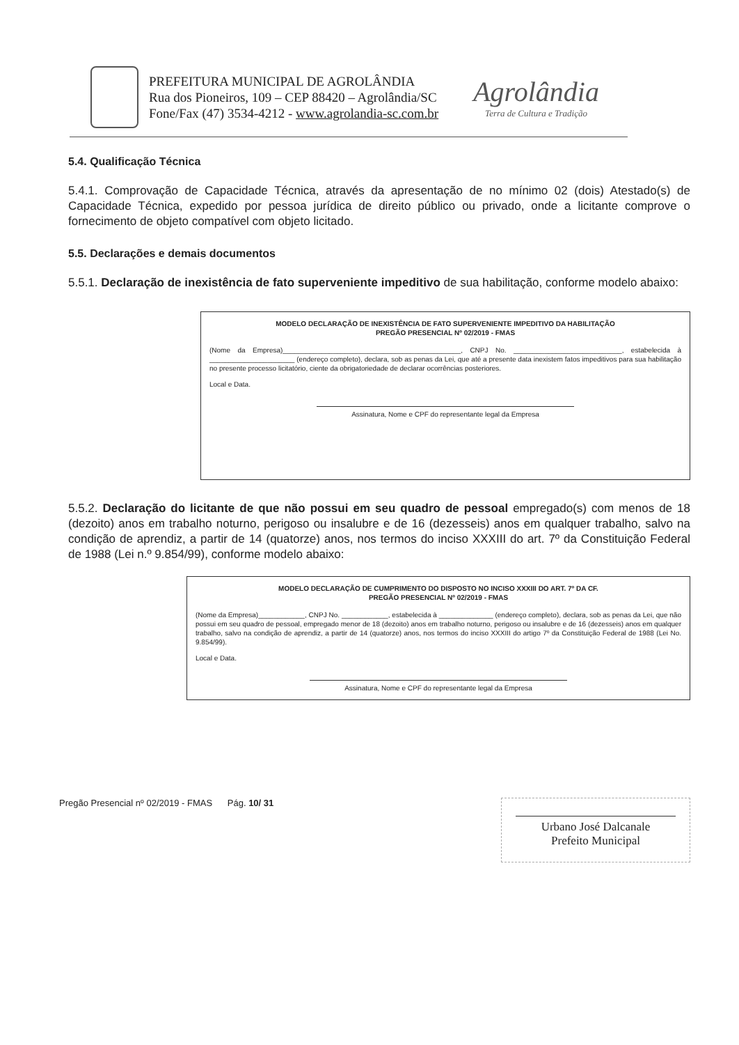PREFEITURA MUNICIPAL DE AGROLÂNDIA
Rua dos Pioneiros, 109 – CEP 88420 – Agrolândia/SC
Fone/Fax (47) 3534-4212 - www.agrolandia-sc.com.br
Agrolândia
Terra de Cultura e Tradição
5.4. Qualificação Técnica
5.4.1. Comprovação de Capacidade Técnica, através da apresentação de no mínimo 02 (dois) Atestado(s) de Capacidade Técnica, expedido por pessoa jurídica de direito público ou privado, onde a licitante comprove o fornecimento de objeto compatível com objeto licitado.
5.5. Declarações e demais documentos
5.5.1. Declaração de inexistência de fato superveniente impeditivo de sua habilitação, conforme modelo abaixo:
MODELO DECLARAÇÃO DE INEXISTÊNCIA DE FATO SUPERVENIENTE IMPEDITIVO DA HABILITAÇÃO
PREGÃO PRESENCIAL Nº 02/2019 - FMAS
(Nome da Empresa)______________________________________________, CNPJ No. ____________________________, estabelecida à ______________________ (endereço completo), declara, sob as penas da Lei, que até a presente data inexistem fatos impeditivos para sua habilitação no presente processo licitatório, ciente da obrigatoriedade de declarar ocorrências posteriores.
Local e Data.
Assinatura, Nome e CPF do representante legal da Empresa
5.5.2. Declaração do licitante de que não possui em seu quadro de pessoal empregado(s) com menos de 18 (dezoito) anos em trabalho noturno, perigoso ou insalubre e de 16 (dezesseis) anos em qualquer trabalho, salvo na condição de aprendiz, a partir de 14 (quatorze) anos, nos termos do inciso XXXIII do art. 7º da Constituição Federal de 1988 (Lei n.º 9.854/99), conforme modelo abaixo:
MODELO DECLARAÇÃO DE CUMPRIMENTO DO DISPOSTO NO INCISO XXXIII DO ART. 7º DA CF.
PREGÃO PRESENCIAL Nº 02/2019 - FMAS
(Nome da Empresa)____________, CNPJ No. ____________, estabelecida à ______________ (endereço completo), declara, sob as penas da Lei, que não possui em seu quadro de pessoal, empregado menor de 18 (dezoito) anos em trabalho noturno, perigoso ou insalubre e de 16 (dezesseis) anos em qualquer trabalho, salvo na condição de aprendiz, a partir de 14 (quatorze) anos, nos termos do inciso XXXIII do artigo 7º da Constituição Federal de 1988 (Lei No. 9.854/99).
Local e Data.
Assinatura, Nome e CPF do representante legal da Empresa
Pregão Presencial nº 02/2019 - FMAS Pág. 10/ 31
Urbano José Dalcanale
Prefeito Municipal